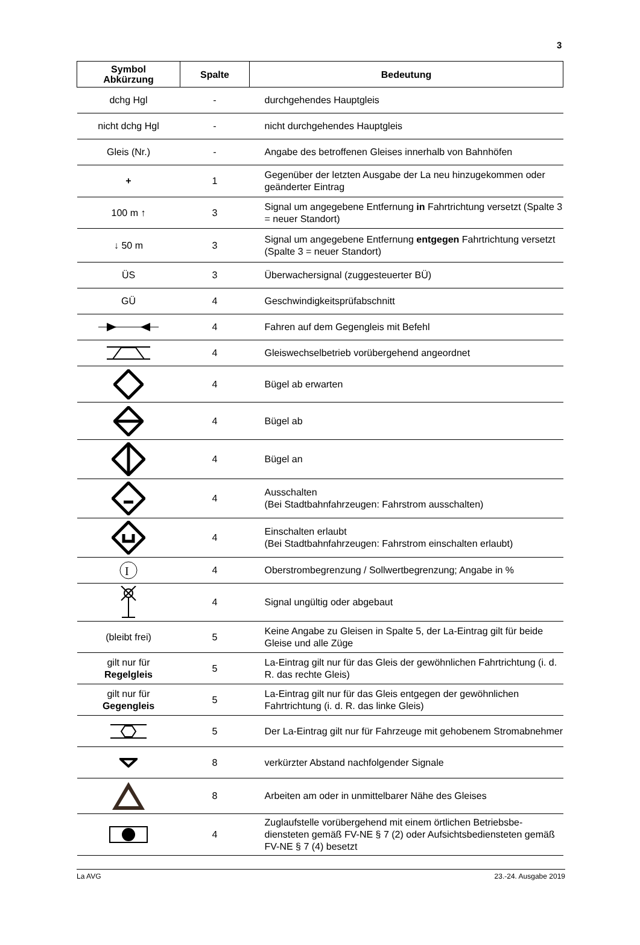3
| Symbol Abkürzung | Spalte | Bedeutung |
| --- | --- | --- |
| dchg Hgl | - | durchgehendes Hauptgleis |
| nicht dchg Hgl | - | nicht durchgehendes Hauptgleis |
| Gleis (Nr.) | - | Angabe des betroffenen Gleises innerhalb von Bahnhöfen |
| + | 1 | Gegenüber der letzten Ausgabe der La neu hinzugekommen oder geänderter Eintrag |
| 100 m ↑ | 3 | Signal um angegebene Entfernung in Fahrtrichtung versetzt (Spalte 3 = neuer Standort) |
| ↓ 50 m | 3 | Signal um angegebene Entfernung entgegen Fahrtrichtung versetzt (Spalte 3 = neuer Standort) |
| ÜS | 3 | Überwachersignal (zuggesteuerter BÜ) |
| GÜ | 4 | Geschwindigkeitsprüfabschnitt |
| | 4 | Fahren auf dem Gegengleis mit Befehl |
| | 4 | Gleiswechselbetrieb vorübergehend angeordnet |
| | 4 | Bügel ab erwarten |
| | 4 | Bügel ab |
| | 4 | Bügel an |
| | 4 | Ausschalten (Bei Stadtbahnfahrzeugen: Fahrstrom ausschalten) |
| | 4 | Einschalten erlaubt (Bei Stadtbahnfahrzeugen: Fahrstrom einschalten erlaubt) |
| I | 4 | Oberstrombegrenzung / Sollwertbegrenzung; Angabe in % |
| | 4 | Signal ungültig oder abgebaut |
| (bleibt frei) | 5 | Keine Angabe zu Gleisen in Spalte 5, der La-Eintrag gilt für beide Gleise und alle Züge |
| gilt nur für Regelgleis | 5 | La-Eintrag gilt nur für das Gleis der gewöhnlichen Fahrtrich­tung (i. d. R. das rechte Gleis) |
| gilt nur für Gegengleis | 5 | La-Eintrag gilt nur für das Gleis entgegen der gewöhnlichen Fahrtrichtung (i. d. R. das linke Gleis) |
| | 5 | Der La-Eintrag gilt nur für Fahrzeuge mit gehobenem Strom­abnehmer |
| | 8 | verkürzter Abstand nachfolgender Signale |
| | 8 | Arbeiten am oder in unmittelbarer Nähe des Gleises |
| | 4 | Zuglaufstelle vorübergehend mit einem örtlichen Betriebsbe­diensteten gemäß FV-NE § 7 (2) oder Aufsichtsbediensteten gemäß FV-NE § 7 (4) besetzt |
La AVG 23.-24. Ausgabe 2019